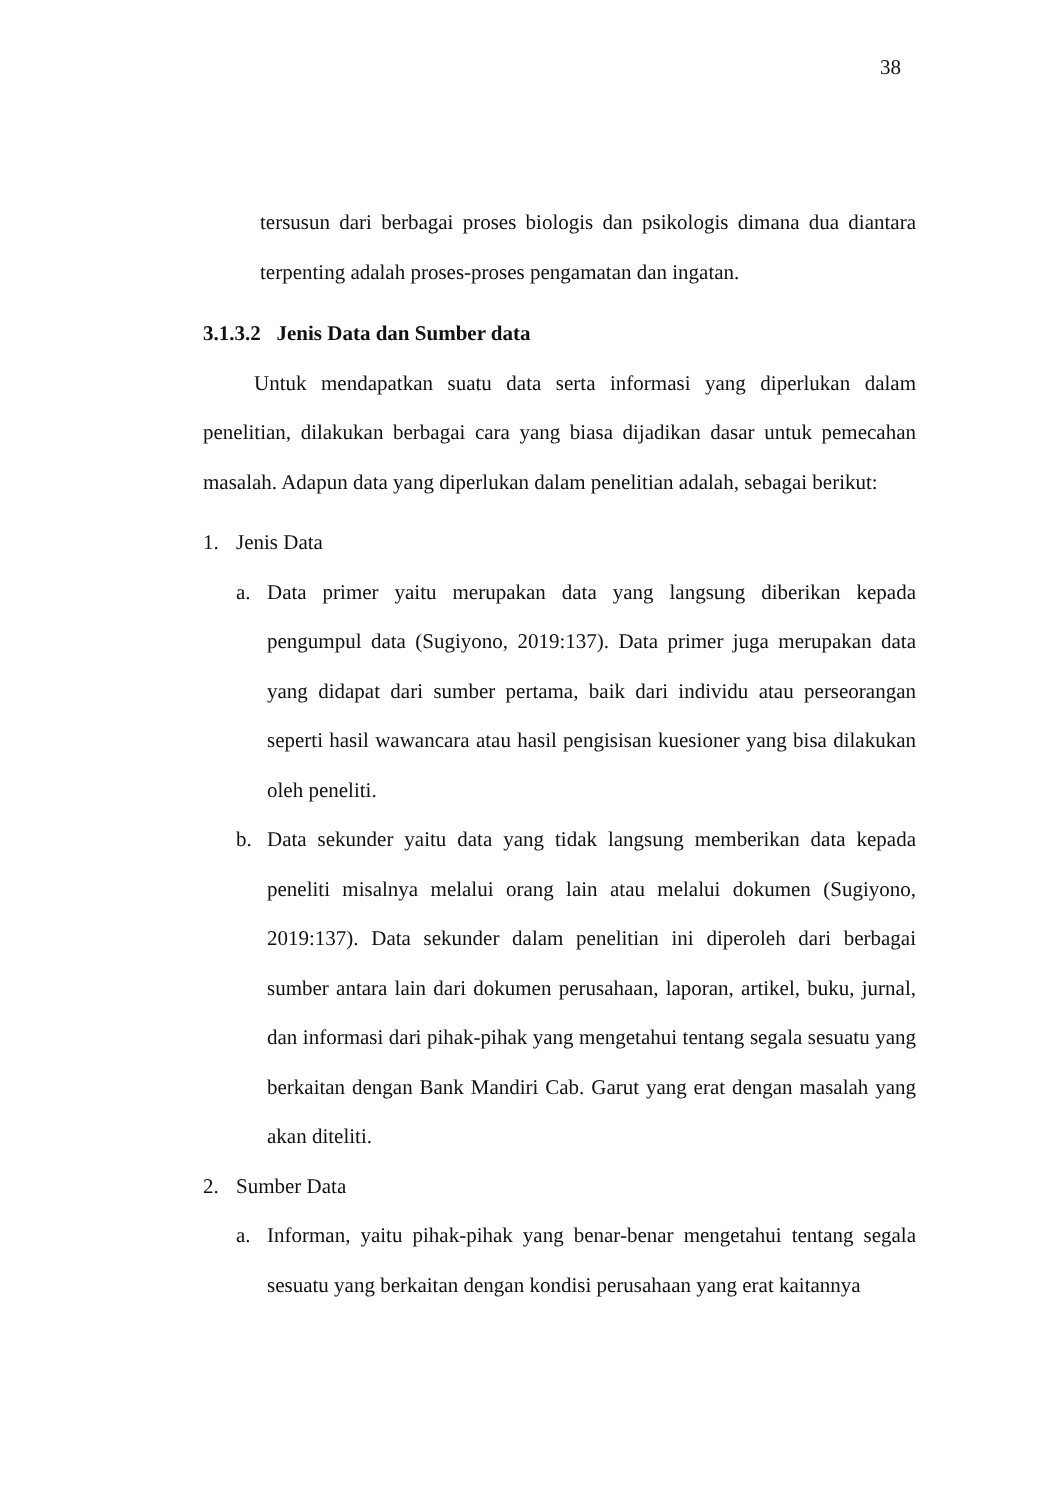38
tersusun dari berbagai proses biologis dan psikologis dimana dua diantara terpenting adalah proses-proses pengamatan dan ingatan.
3.1.3.2 Jenis Data dan Sumber data
Untuk mendapatkan suatu data serta informasi yang diperlukan dalam penelitian, dilakukan berbagai cara yang biasa dijadikan dasar untuk pemecahan masalah. Adapun data yang diperlukan dalam penelitian adalah, sebagai berikut:
1. Jenis Data
a. Data primer yaitu merupakan data yang langsung diberikan kepada pengumpul data (Sugiyono, 2019:137). Data primer juga merupakan data yang didapat dari sumber pertama, baik dari individu atau perseorangan seperti hasil wawancara atau hasil pengisisan kuesioner yang bisa dilakukan oleh peneliti.
b. Data sekunder yaitu data yang tidak langsung memberikan data kepada peneliti misalnya melalui orang lain atau melalui dokumen (Sugiyono, 2019:137). Data sekunder dalam penelitian ini diperoleh dari berbagai sumber antara lain dari dokumen perusahaan, laporan, artikel, buku, jurnal, dan informasi dari pihak-pihak yang mengetahui tentang segala sesuatu yang berkaitan dengan Bank Mandiri Cab. Garut yang erat dengan masalah yang akan diteliti.
2. Sumber Data
a. Informan, yaitu pihak-pihak yang benar-benar mengetahui tentang segala sesuatu yang berkaitan dengan kondisi perusahaan yang erat kaitannya